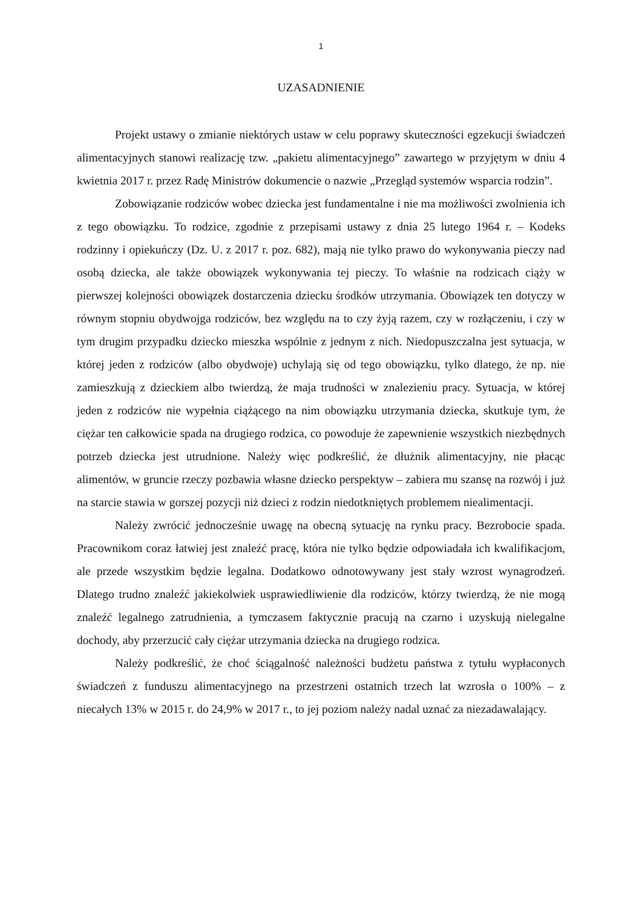1
UZASADNIENIE
Projekt ustawy o zmianie niektórych ustaw w celu poprawy skuteczności egzekucji świadczeń alimentacyjnych stanowi realizację tzw. „pakietu alimentacyjnego” zawartego w przyjętym w dniu 4 kwietnia 2017 r. przez Radę Ministrów dokumencie o nazwie „Przegląd systemów wsparcia rodzin”.
Zobowiązanie rodziców wobec dziecka jest fundamentalne i nie ma możliwości zwolnienia ich z tego obowiązku. To rodzice, zgodnie z przepisami ustawy z dnia 25 lutego 1964 r. – Kodeks rodzinny i opiekuńczy (Dz. U. z 2017 r. poz. 682), mają nie tylko prawo do wykonywania pieczy nad osobą dziecka, ale także obowiązek wykonywania tej pieczy. To właśnie na rodzicach ciąży w pierwszej kolejności obowiązek dostarczenia dziecku środków utrzymania. Obowiązek ten dotyczy w równym stopniu obydwojga rodziców, bez względu na to czy żyją razem, czy w rozłączeniu, i czy w tym drugim przypadku dziecko mieszka wspólnie z jednym z nich. Niedopuszczalna jest sytuacja, w której jeden z rodziców (albo obydwoje) uchylają się od tego obowiązku, tylko dlatego, że np. nie zamieszkują z dzieckiem albo twierdzą, że maja trudności w znalezieniu pracy. Sytuacja, w której jeden z rodziców nie wypełnia ciążącego na nim obowiązku utrzymania dziecka, skutkuje tym, że ciężar ten całkowicie spada na drugiego rodzica, co powoduje że zapewnienie wszystkich niezbędnych potrzeb dziecka jest utrudnione. Należy więc podkreślić, że dłużnik alimentacyjny, nie płacąc alimentów, w gruncie rzeczy pozbawia własne dziecko perspektyw – zabiera mu szansę na rozwój i już na starcie stawia w gorszej pozycji niż dzieci z rodzin niedotkniętych problemem niealimentacji.
Należy zwrócić jednocześnie uwagę na obecną sytuację na rynku pracy. Bezrobocie spada. Pracownikom coraz łatwiej jest znaleźć pracę, która nie tylko będzie odpowiadała ich kwalifikacjom, ale przede wszystkim będzie legalna. Dodatkowo odnotowywany jest stały wzrost wynagrodzeń. Dlatego trudno znaleźć jakiekolwiek usprawiedliwienie dla rodziców, którzy twierdzą, że nie mogą znaleźć legalnego zatrudnienia, a tymczasem faktycznie pracują na czarno i uzyskują nielegalne dochody, aby przerzucić cały ciężar utrzymania dziecka na drugiego rodzica.
Należy podkreślić, że choć ściągalność należności budżetu państwa z tytułu wypłaconych świadczeń z funduszu alimentacyjnego na przestrzeni ostatnich trzech lat wzrosła o 100% – z niecałych 13% w 2015 r. do 24,9% w 2017 r., to jej poziom należy nadal uznać za niezadawalający.